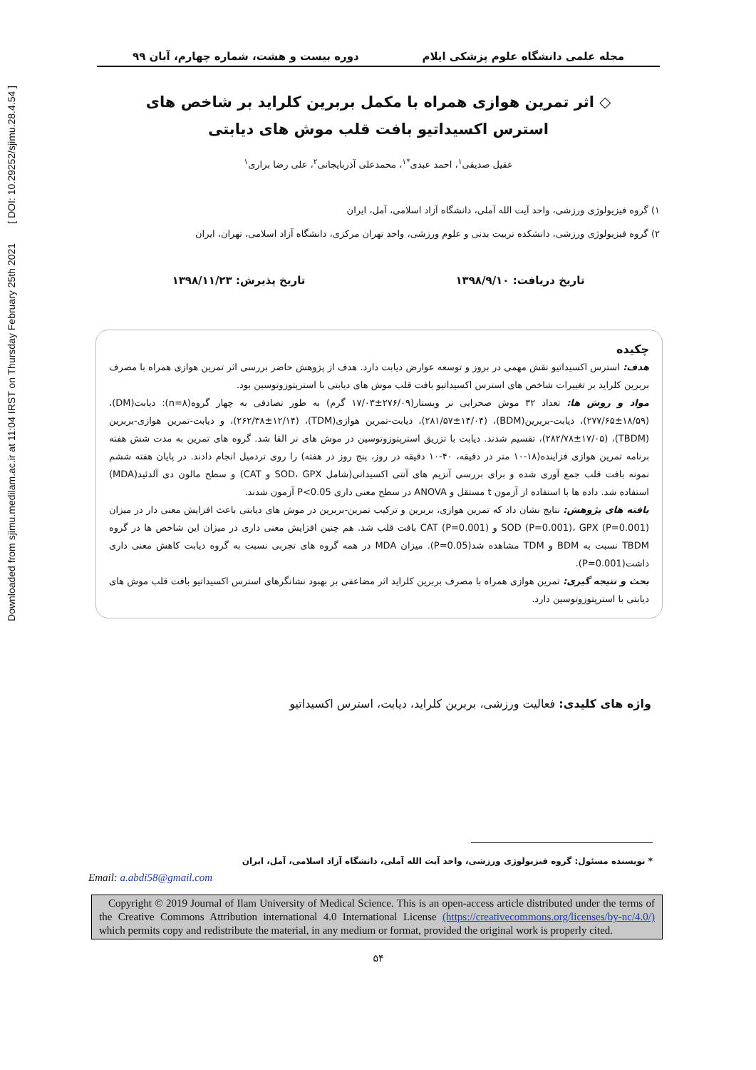Downloaded from sjimu.medilam.ac.ir at 11:04 IRST on Thursday February 25th 2021 [ DOI: 10.29252/sjimu.28.4.54 ]
مجله علمی دانشگاه علوم پزشکی ایلام دوره بیست و هشت، شماره چهارم، آبان ۹۹
◇ اثر تمرین هوازی همراه با مکمل بربرین کلراید بر شاخص های
استرس اکسیداتیو بافت قلب موش های دیابتی
عقیل صدیقی<sup>۱</sup>، احمد عبدی<sup>*۱</sup>، محمدعلی آذربایجانی<sup>۲</sup>، علی رضا براری<sup>۱</sup>
۱) گروه فیزیولوژی ورزشی، واحد آیت الله آملی، دانشگاه آزاد اسلامی، آمل، ایران
۲) گروه فیزیولوژی ورزشی، دانشکده تربیت بدنی و علوم ورزشی، واحد تهران مرکزی، دانشگاه آزاد اسلامی، تهران، ایران
تاریخ دریافت: ۱۳۹۸/۹/۱۰ تاریخ پذیرش: ۱۳۹۸/۱۱/۲۳
چکیده
هدف: استرس اکسیداتیو نقش مهمی در بروز و توسعه عوارض دیابت دارد. هدف از پژوهش حاضر بررسی اثر تمرین هوازی همراه با مصرف بربرین کلراید بر تغییرات شاخص های استرس اکسیداتیو بافت قلب موش های دیابتی با استرپتوزوتوسین بود.
مواد و روش ها: تعداد ۳۲ موش صحرایی نر ویستار(۲۷۶/۰۹±۱۷/۰۳ گرم) به طور تصادفی به چهار گروه(n=۸): دیابت(DM)، (۲۷۷/۶۵±۱۸/۵۹)، دیابت-بربرین(BDM)، (۲۸۱/۵۷±۱۴/۰۴)، دیابت-تمرین هوازی(TDM)، (۲۶۲/۳۸±۱۲/۱۴)، و دیابت-تمرین هوازی-بربرین (TBDM)، (۲۸۲/۷۸±۱۷/۰۵)، تقسیم شدند. دیابت با تزریق استرپتوزوتوسین در موش های نر القا شد. گروه های تمرین به مدت شش هفته برنامه تمرین هوازی فزاینده(۱۸-۱۰ متر در دقیقه، ۴۰-۱۰ دقیقه در روز، پنج روز در هفته) را روی تردمیل انجام دادند. در پایان هفته ششم نمونه بافت قلب جمع آوری شده و برای بررسی آنزیم های آنتی اکسیدانی(شامل SOD، GPX و CAT) و سطح مالون دی آلدئید(MDA) استفاده شد. داده ها با استفاده از آزمون t مستقل و ANOVA در سطح معنی داری P<0.05 آزمون شدند.
یافته های پژوهش: نتایج نشان داد که تمرین هوازی، بربرین و ترکیب تمرین-بربرین در موش های دیابتی باعث افزایش معنی دار در میزان SOD (P=0.001)، GPX (P=0.001) و CAT (P=0.001) بافت قلب شد. هم چنین افزایش معنی داری در میزان این شاخص ها در گروه TBDM نسبت به BDM و TDM مشاهده شد(P=0.05). میزان MDA در همه گروه های تجربی نسبت به گروه دیابت کاهش معنی داری داشت(P=0.001).
بحث و نتیجه گیری: تمرین هوازی همراه با مصرف بربرین کلراید اثر مضاعفی بر بهبود نشانگرهای استرس اکسیداتیو بافت قلب موش های دیابتی با استرپتوزوتوسین دارد.
واژه های کلیدی: فعالیت ورزشی، بربرین کلراید، دیابت، استرس اکسیداتیو
* نویسنده مسئول: گروه فیزیولوژی ورزشی، واحد آیت الله آملی، دانشگاه آزاد اسلامی، آمل، ایران
Email: a.abdi58@gmail.com
Copyright © 2019 Journal of Ilam University of Medical Science. This is an open-access article distributed under the terms of the Creative Commons Attribution international 4.0 International License (https://creativecommons.org/licenses/by-nc/4.0/) which permits copy and redistribute the material, in any medium or format, provided the original work is properly cited.
۵۴